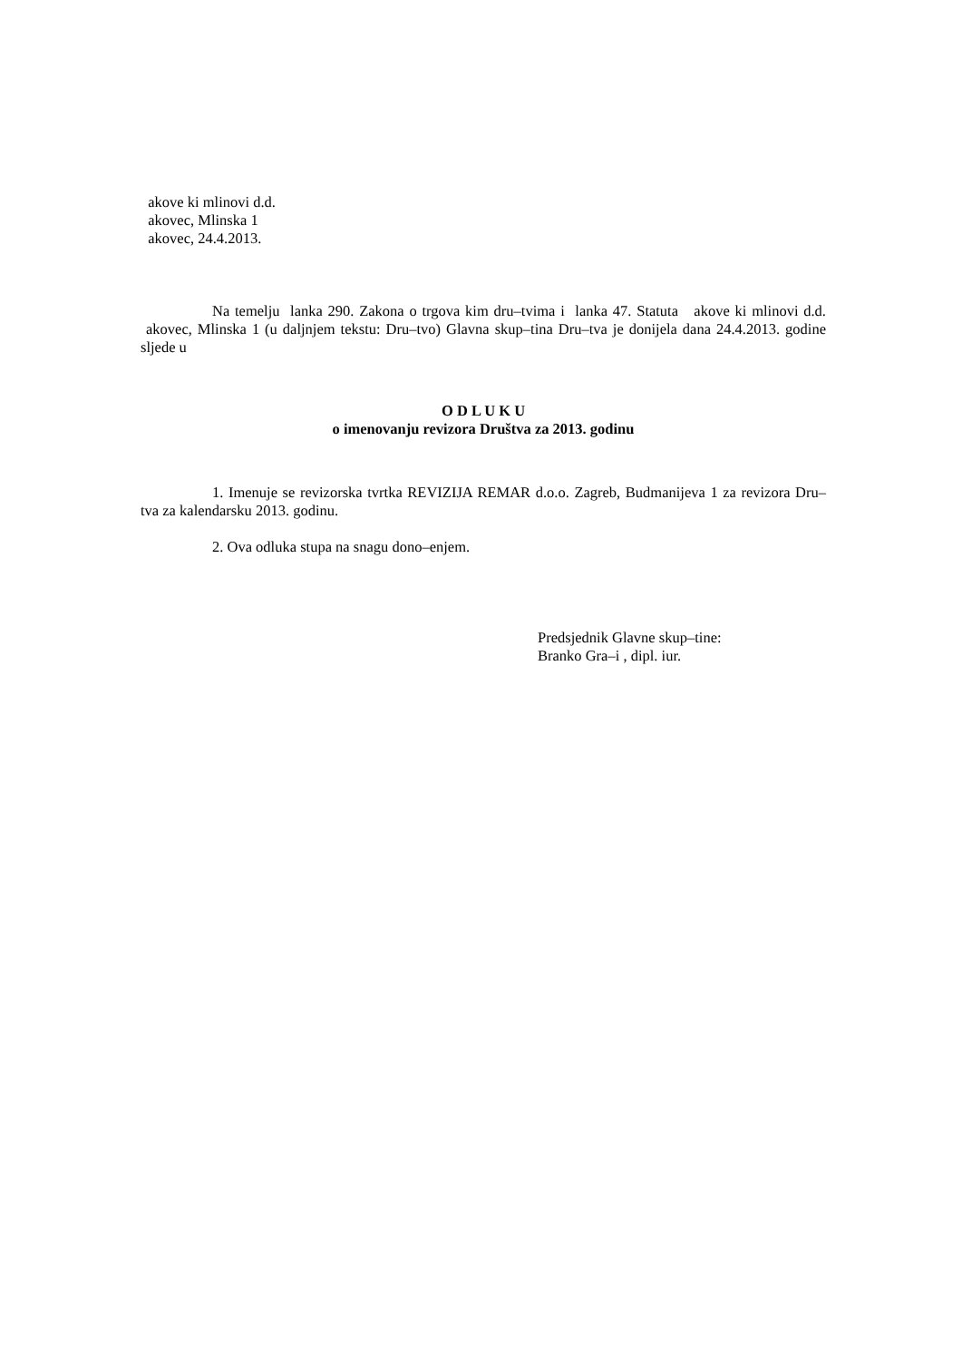akove ki mlinovi d.d.
akovec, Mlinska 1
akovec, 24.4.2013.
Na temelju lanka 290. Zakona o trgova kim dru–tvima i lanka 47. Statuta akove ki mlinovi d.d. akovec, Mlinska 1 (u daljnjem tekstu: Dru–tvo) Glavna skup–tina Dru–tva je donijela dana 24.4.2013. godine sljede u
O D L U K U
o imenovanju revizora Društva za 2013. godinu
1. Imenuje se revizorska tvrtka REVIZIJA REMAR d.o.o. Zagreb, Budmanijeva 1 za revizora Dru–tva za kalendarsku 2013. godinu.
2. Ova odluka stupa na snagu dono–enjem.
Predsjednik Glavne skup–tine:
Branko Gra–i , dipl. iur.